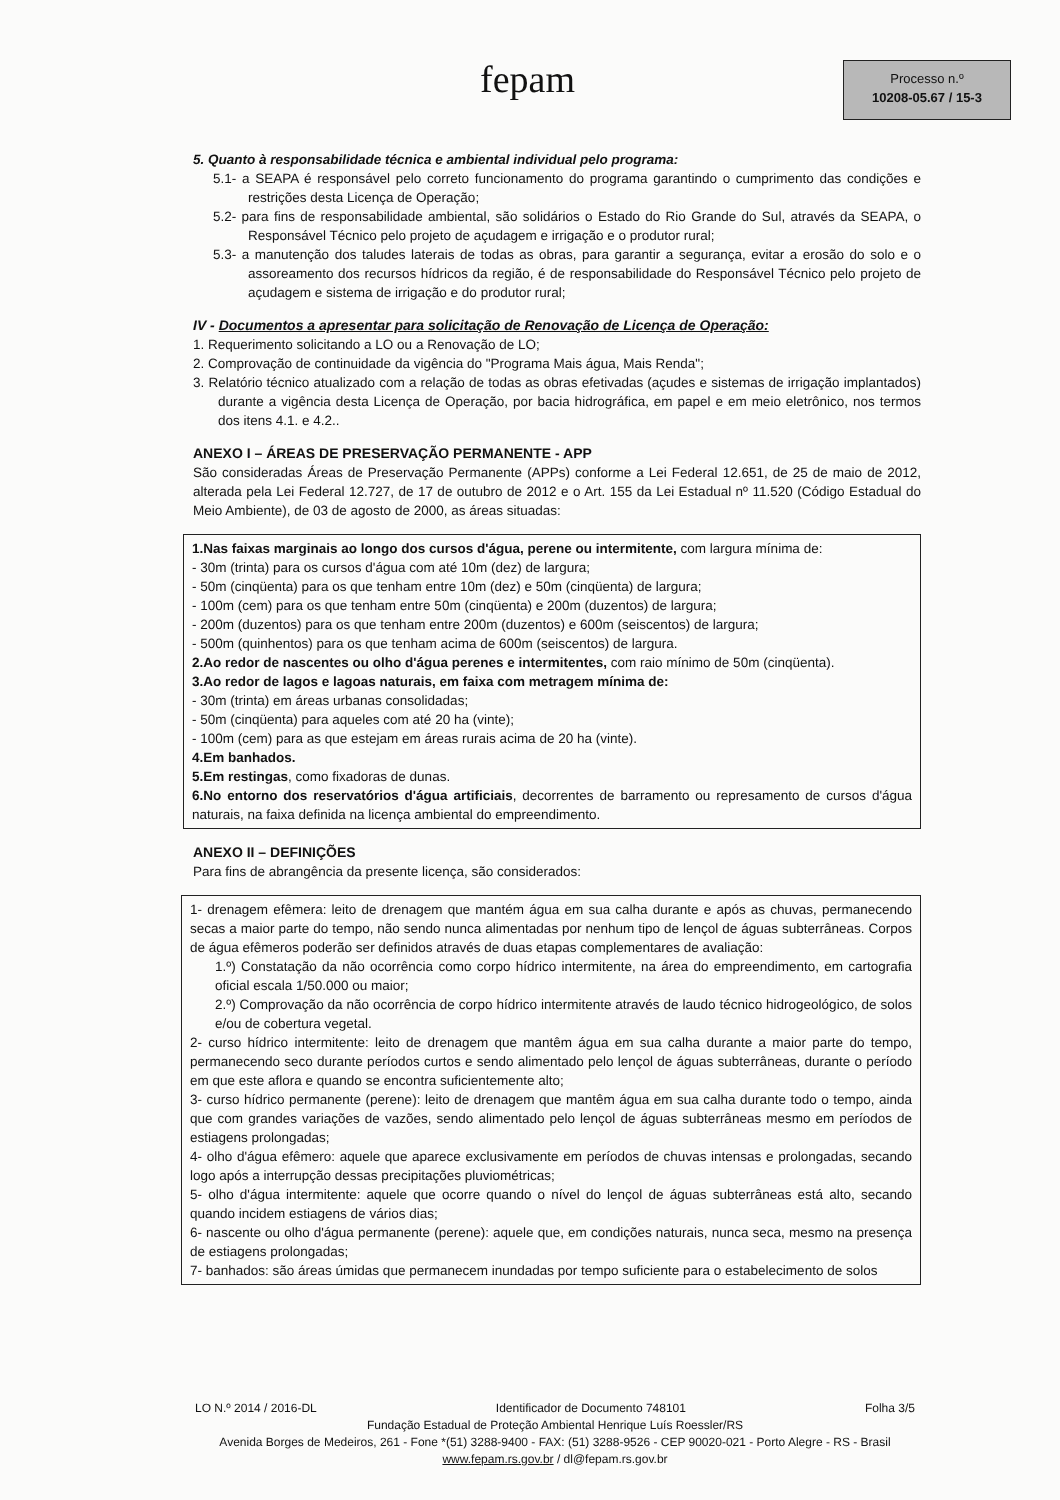fepam
Processo n.º
10208-05.67 / 15-3
5. Quanto à responsabilidade técnica e ambiental individual pelo programa:
5.1- a SEAPA é responsável pelo correto funcionamento do programa garantindo o cumprimento das condições e restrições desta Licença de Operação;
5.2- para fins de responsabilidade ambiental, são solidários o Estado do Rio Grande do Sul, através da SEAPA, o Responsável Técnico pelo projeto de açudagem e irrigação e o produtor rural;
5.3- a manutenção dos taludes laterais de todas as obras, para garantir a segurança, evitar a erosão do solo e o assoreamento dos recursos hídricos da região, é de responsabilidade do Responsável Técnico pelo projeto de açudagem e sistema de irrigação e do produtor rural;
IV - Documentos a apresentar para solicitação de Renovação de Licença de Operação:
1. Requerimento solicitando a LO ou a Renovação de LO;
2. Comprovação de continuidade da vigência do "Programa Mais água, Mais Renda";
3. Relatório técnico atualizado com a relação de todas as obras efetivadas (açudes e sistemas de irrigação implantados) durante a vigência desta Licença de Operação, por bacia hidrográfica, em papel e em meio eletrônico, nos termos dos itens 4.1. e 4.2..
ANEXO I – ÁREAS DE PRESERVAÇÃO PERMANENTE - APP
São consideradas Áreas de Preservação Permanente (APPs) conforme a Lei Federal 12.651, de 25 de maio de 2012, alterada pela Lei Federal 12.727, de 17 de outubro de 2012 e o Art. 155 da Lei Estadual nº 11.520 (Código Estadual do Meio Ambiente), de 03 de agosto de 2000, as áreas situadas:
1.Nas faixas marginais ao longo dos cursos d'água, perene ou intermitente, com largura mínima de:
- 30m (trinta) para os cursos d'água com até 10m (dez) de largura;
- 50m (cinqüenta) para os que tenham entre 10m (dez) e 50m (cinqüenta) de largura;
- 100m (cem) para os que tenham entre 50m (cinqüenta) e 200m (duzentos) de largura;
- 200m (duzentos) para os que tenham entre 200m (duzentos) e 600m (seiscentos) de largura;
- 500m (quinhentos) para os que tenham acima de 600m (seiscentos) de largura.
2.Ao redor de nascentes ou olho d'água perenes e intermitentes, com raio mínimo de 50m (cinqüenta).
3.Ao redor de lagos e lagoas naturais, em faixa com metragem mínima de:
- 30m (trinta) em áreas urbanas consolidadas;
- 50m (cinqüenta) para aqueles com até 20 ha (vinte);
- 100m (cem) para as que estejam em áreas rurais acima de 20 ha (vinte).
4.Em banhados.
5.Em restingas, como fixadoras de dunas.
6.No entorno dos reservatórios d'água artificiais, decorrentes de barramento ou represamento de cursos d'água naturais, na faixa definida na licença ambiental do empreendimento.
ANEXO II – DEFINIÇÕES
Para fins de abrangência da presente licença, são considerados:
1- drenagem efêmera: leito de drenagem que mantém água em sua calha durante e após as chuvas, permanecendo secas a maior parte do tempo, não sendo nunca alimentadas por nenhum tipo de lençol de águas subterrâneas. Corpos de água efêmeros poderão ser definidos através de duas etapas complementares de avaliação:
1.º) Constatação da não ocorrência como corpo hídrico intermitente, na área do empreendimento, em cartografia oficial escala 1/50.000 ou maior;
2.º) Comprovação da não ocorrência de corpo hídrico intermitente através de laudo técnico hidrogeológico, de solos e/ou de cobertura vegetal.
2- curso hídrico intermitente: leito de drenagem que mantêm água em sua calha durante a maior parte do tempo, permanecendo seco durante períodos curtos e sendo alimentado pelo lençol de águas subterrâneas, durante o período em que este aflora e quando se encontra suficientemente alto;
3- curso hídrico permanente (perene): leito de drenagem que mantêm água em sua calha durante todo o tempo, ainda que com grandes variações de vazões, sendo alimentado pelo lençol de águas subterrâneas mesmo em períodos de estiagens prolongadas;
4- olho d'água efêmero: aquele que aparece exclusivamente em períodos de chuvas intensas e prolongadas, secando logo após a interrupção dessas precipitações pluviométricas;
5- olho d'água intermitente: aquele que ocorre quando o nível do lençol de águas subterrâneas está alto, secando quando incidem estiagens de vários dias;
6- nascente ou olho d'água permanente (perene): aquele que, em condições naturais, nunca seca, mesmo na presença de estiagens prolongadas;
7- banhados: são áreas úmidas que permanecem inundadas por tempo suficiente para o estabelecimento de solos
LO N.º 2014 / 2016-DL Identificador de Documento 748101 Folha 3/5
Fundação Estadual de Proteção Ambiental Henrique Luís Roessler/RS
Avenida Borges de Medeiros, 261 - Fone *(51) 3288-9400 - FAX: (51) 3288-9526 - CEP 90020-021 - Porto Alegre - RS - Brasil
www.fepam.rs.gov.br / dl@fepam.rs.gov.br